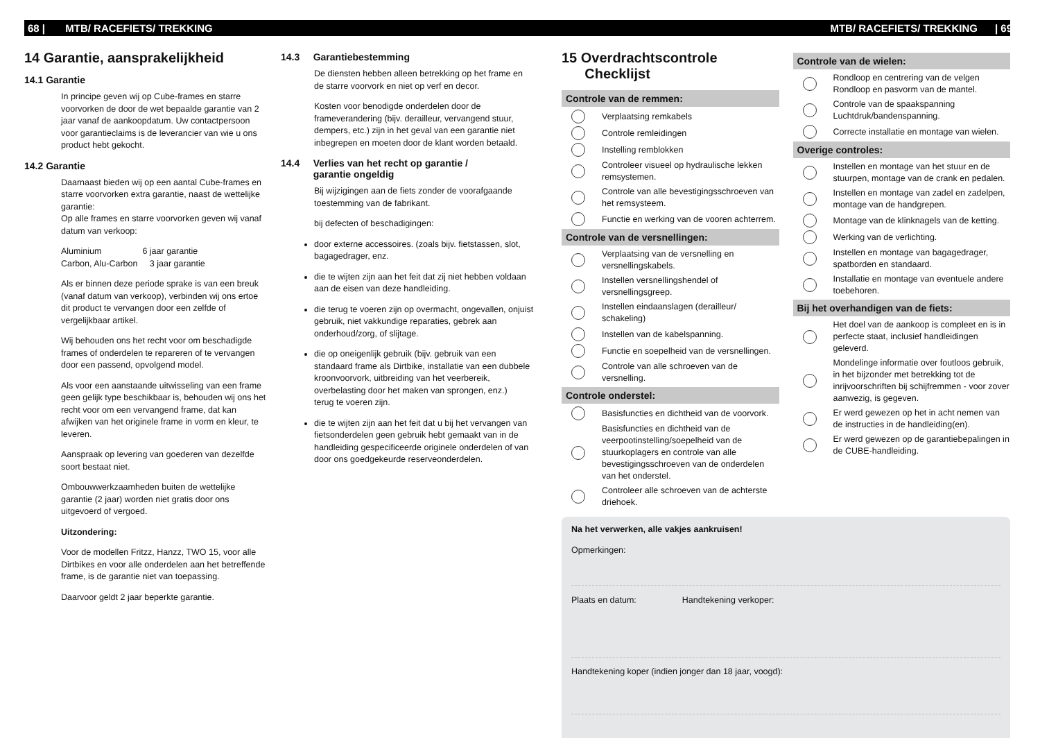68 | MTB/ RACEFIETS/ TREKKING MTB/ RACEFIETS/ TREKKING | 69
14 Garantie, aansprakelijkheid
14.1 Garantie
In principe geven wij op Cube-frames en starre voorvorken de door de wet bepaalde garantie van 2 jaar vanaf de aankoopdatum. Uw contactpersoon voor garantieclaims is de leverancier van wie u ons product hebt gekocht.
14.2 Garantie
Daarnaast bieden wij op een aantal Cube-frames en starre voorvorken extra garantie, naast de wettelijke garantie:
Op alle frames en starre voorvorken geven wij vanaf datum van verkoop:
Aluminium 6 jaar garantie
Carbon, Alu-Carbon 3 jaar garantie
Als er binnen deze periode sprake is van een breuk (vanaf datum van verkoop), verbinden wij ons ertoe dit product te vervangen door een zelfde of vergelijkbaar artikel.
Wij behouden ons het recht voor om beschadigde frames of onderdelen te re­pareren of te vervangen door een passend, opvolgend model.
Als voor een aanstaande uitwisseling van een frame geen gelijk type beschikbaar is, behouden wij ons het recht voor om een vervangend frame, dat kan afwijken van het originele frame in vorm en kleur, te leveren.
Aanspraak op levering van goederen van dezelfde soort bestaat niet.
Ombouwwerkzaamheden buiten de wettelijke garantie (2 jaar) worden niet gratis door ons uitgevoerd of vergoed.
Uitzondering:
Voor de modellen Fritzz, Hanzz, TWO 15, voor alle Dirtbikes en voor alle onderdelen aan het betreffende frame, is de garantie niet van toepassing.
Daarvoor geldt 2 jaar beperkte garantie.
14.3 Garantiebestemming
De diensten hebben alleen betrekking op het frame en de starre voorvork en niet op verf en decor.
Kosten voor benodigde onderdelen door de frameverandering (bijv. derailleur, vervangend stuur, dempers, etc.) zijn in het geval van een garantie niet inbegrepen en moeten door de klant worden betaald.
14.4 Verlies van het recht op garantie /
garantie ongeldig
Bij wijzigingen aan de fiets zonder de voorafgaande toestemming van de fabrikant.
bij defecten of beschadigingen:
door externe accessoires. (zoals bijv. fietstassen, slot, bagagedrager, enz.
die te wijten zijn aan het feit dat zij niet hebben voldaan aan de eisen van deze handleiding.
die terug te voeren zijn op overmacht, ongevallen, onjuist gebruik, niet vakkundige reparaties, gebrek aan onderhoud/zorg, of slijtage.
die op oneigenlijk gebruik (bijv. gebruik van een standaard frame als Dirtbike, installatie van een dubbele kroonvoorvork, uitbreiding van het veerbereik, overbelasting door het maken van sprongen, enz.)
terug te voeren zijn.
die te wijten zijn aan het feit dat u bij het vervangen van fietsonderdelen geen gebruik hebt gemaakt van in de handleiding gespecificeerde originele onderdelen of van door ons goedgekeurde reserveonderdelen.
15 Overdrachtscontrole
Checklijst
Controle van de remmen:
Verplaatsing remkabels
Controle remleidingen
Instelling remblokken
Controleer visueel op hydraulische lekken remsystemen.
Controle van alle bevestigingsschroeven van het remsysteem.
Functie en werking van de vooren achterrem.
Controle van de versnellingen:
Verplaatsing van de versnelling en versnellingskabels.
Instellen versnellingshendel of versnellingsgreep.
Instellen eindaanslagen (derailleur/ schakeling)
Instellen van de kabelspanning.
Functie en soepelheid van de versnellingen.
Controle van alle schroeven van de versnelling.
Controle onderstel:
Basisfuncties en dichtheid van de voorvork.
Basisfuncties en dichtheid van de veerpootinstelling/soepelheid van de stuurkoplagers en controle van alle bevestigingsschroeven van de onderdelen van het onderstel.
Controleer alle schroeven van de achterste driehoek.
Controle van de wielen:
Rondloop en centrering van de velgen Rondloop en pasvorm van de mantel.
Controle van de spaakspanning Luchtdruk/bandenspanning.
Correcte installatie en montage van wielen.
Overige controles:
Instellen en montage van het stuur en de stuurpen, montage van de crank en pedalen.
Instellen en montage van zadel en zadelpen, montage van de handgrepen.
Montage van de klinknagels van de ketting.
Werking van de verlichting.
Instellen en montage van bagagedrager, spatborden en standaard.
Installatie en montage van eventuele andere toebehoren.
Bij het overhandigen van de fiets:
Het doel van de aankoop is compleet en is in perfecte staat, inclusief handleidingen geleverd.
Mondelinge informatie over foutloos gebruik, in het bijzonder met betrekking tot de inrijvoorschriften bij schijfremmen - voor zover aanwezig, is gegeven.
Er werd gewezen op het in acht nemen van de instructies in de handleiding(en).
Er werd gewezen op de garantiebepalingen in de CUBE-handleiding.
Na het verwerken, alle vakjes aankruisen!
Opmerkingen:
Plaats en datum: Handtekening verkoper:
Handtekening koper (indien jonger dan 18 jaar, voogd):